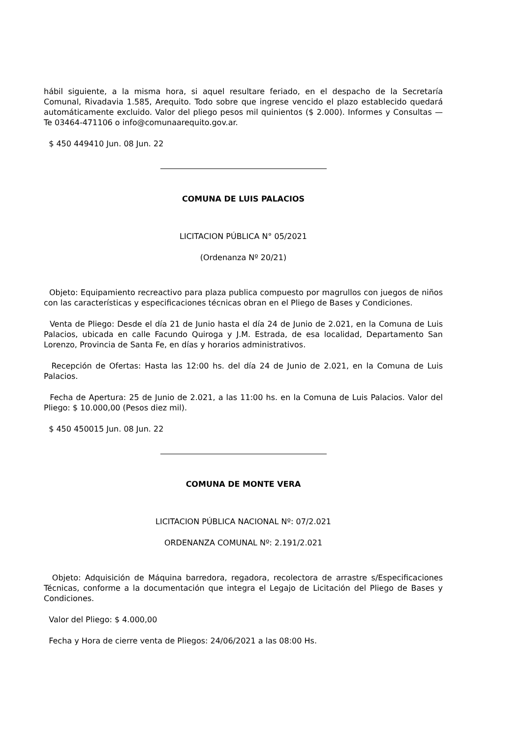hábil siguiente, a la misma hora, si aquel resultare feriado, en el despacho de la Secretaría Comunal, Rivadavia 1.585, Arequito. Todo sobre que ingrese vencido el plazo establecido quedará automáticamente excluido. Valor del pliego pesos mil quinientos ($ 2.000). Informes y Consultas — Te 03464-471106 o info@comunaarequito.gov.ar.
$ 450 449410 Jun. 08 Jun. 22
COMUNA DE LUIS PALACIOS
LICITACION PÚBLICA N° 05/2021
(Ordenanza Nº 20/21)
Objeto: Equipamiento recreactivo para plaza publica compuesto por magrullos con juegos de niños con las características y especificaciones técnicas obran en el Pliego de Bases y Condiciones.
Venta de Pliego: Desde el día 21 de Junio hasta el día 24 de Junio de 2.021, en la Comuna de Luis Palacios, ubicada en calle Facundo Quiroga y J.M. Estrada, de esa localidad, Departamento San Lorenzo, Provincia de Santa Fe, en días y horarios administrativos.
Recepción de Ofertas: Hasta las 12:00 hs. del día 24 de Junio de 2.021, en la Comuna de Luis Palacios.
Fecha de Apertura: 25 de Junio de 2.021, a las 11:00 hs. en la Comuna de Luis Palacios. Valor del Pliego: $ 10.000,00 (Pesos diez mil).
$ 450 450015 Jun. 08 Jun. 22
COMUNA DE MONTE VERA
LICITACION PÚBLICA NACIONAL Nº: 07/2.021
ORDENANZA COMUNAL Nº: 2.191/2.021
Objeto: Adquisición de Máquina barredora, regadora, recolectora de arrastre s/Especificaciones Técnicas, conforme a la documentación que integra el Legajo de Licitación del Pliego de Bases y Condiciones.
Valor del Pliego: $ 4.000,00
Fecha y Hora de cierre venta de Pliegos: 24/06/2021 a las 08:00 Hs.